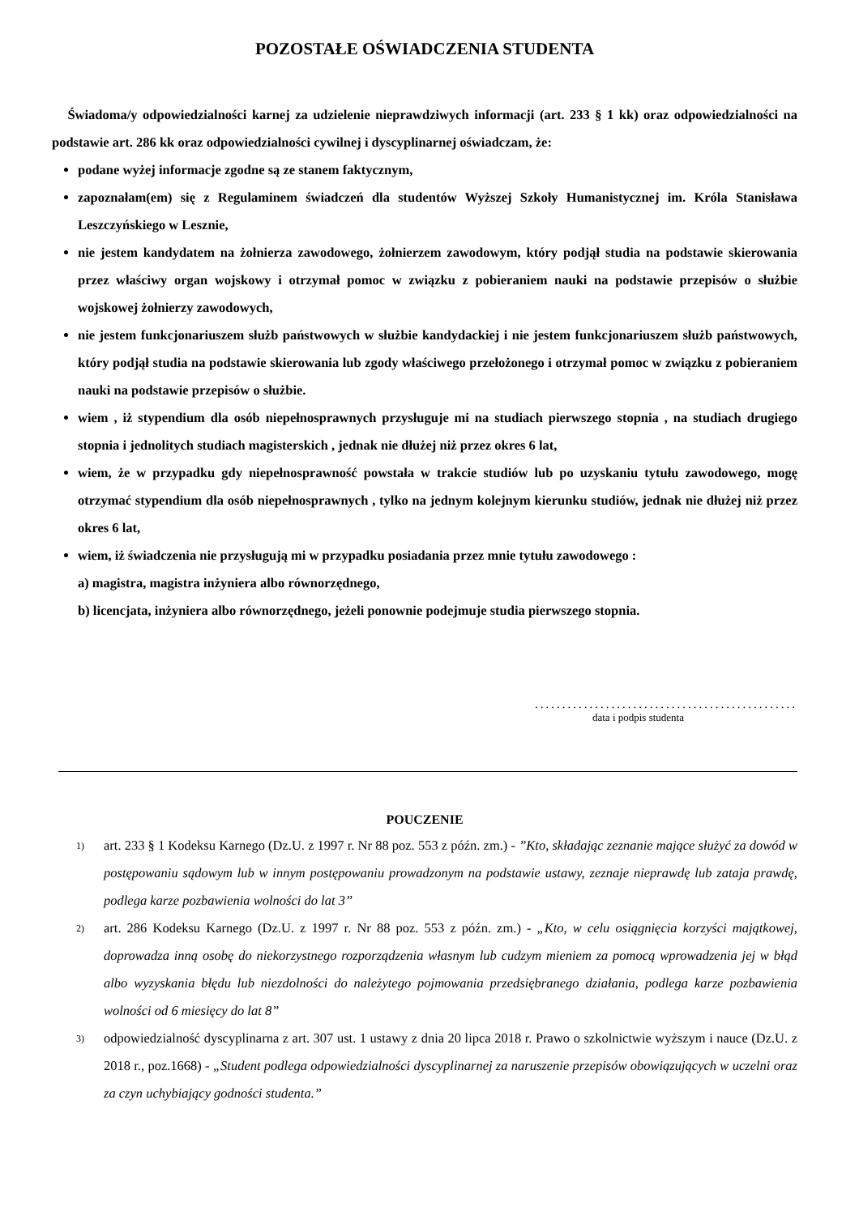POZOSTAŁE OŚWIADCZENIA STUDENTA
Świadoma/y odpowiedzialności karnej za udzielenie nieprawdziwych informacji (art. 233 § 1 kk) oraz odpowiedzialności na podstawie art. 286 kk oraz odpowiedzialności cywilnej i dyscyplinarnej oświadczam, że:
podane wyżej informacje zgodne są ze stanem faktycznym,
zapoznałam(em) się z Regulaminem świadczeń dla studentów Wyższej Szkoły Humanistycznej im. Króla Stanisława Leszczyńskiego w Lesznie,
nie jestem kandydatem na żołnierza zawodowego, żołnierzem zawodowym, który podjął studia na podstawie skierowania przez właściwy organ wojskowy i otrzymał pomoc w związku z pobieraniem nauki na podstawie przepisów o służbie wojskowej żołnierzy zawodowych,
nie jestem funkcjonariuszem służb państwowych w służbie kandydackiej i nie jestem funkcjonariuszem służb państwowych, który podjął studia na podstawie skierowania lub zgody właściwego przełożonego i otrzymał pomoc w związku z pobieraniem nauki na podstawie przepisów o służbie.
wiem , iż stypendium dla osób niepełnosprawnych przysługuje mi na studiach pierwszego stopnia , na studiach drugiego stopnia i jednolitych studiach magisterskich , jednak nie dłużej niż przez okres 6 lat,
wiem, że w przypadku gdy niepełnosprawność powstała w trakcie studiów lub po uzyskaniu tytułu zawodowego, mogę otrzymać stypendium dla osób niepełnosprawnych , tylko na jednym kolejnym kierunku studiów, jednak nie dłużej niż przez okres 6 lat,
wiem, iż świadczenia nie przysługują mi w przypadku posiadania przez mnie tytułu zawodowego :
a) magistra, magistra inżyniera albo równorzędnego,
b) licencjata, inżyniera albo równorzędnego, jeżeli ponownie podejmuje studia pierwszego stopnia.
................................................
data i podpis studenta
POUCZENIE
1) art. 233 § 1 Kodeksu Karnego (Dz.U. z 1997 r. Nr 88 poz. 553 z późn. zm.) - ”Kto, składając zeznanie mające służyć za dowód w postępowaniu sądowym lub w innym postępowaniu prowadzonym na podstawie ustawy, zeznaje nieprawdę lub zataja prawdę, podlega karze pozbawienia wolności do lat 3”
2) art. 286 Kodeksu Karnego (Dz.U. z 1997 r. Nr 88 poz. 553 z późn. zm.) - „Kto, w celu osiągnięcia korzyści majątkowej, doprowadza inną osobę do niekorzystnego rozporządzenia własnym lub cudzym mieniem za pomocą wprowadzenia jej w błąd albo wyzyskania błędu lub niezdolności do należytego pojmowania przedsiębranego działania, podlega karze pozbawienia wolności od 6 miesięcy do lat 8”
3) odpowiedzialność dyscyplinarna z art. 307 ust. 1 ustawy z dnia 20 lipca 2018 r. Prawo o szkolnictwie wyższym i nauce (Dz.U. z 2018 r., poz.1668) - „Student podlega odpowiedzialności dyscyplinarnej za naruszenie przepisów obowiązujących w uczelni oraz za czyn uchybiający godności studenta.”